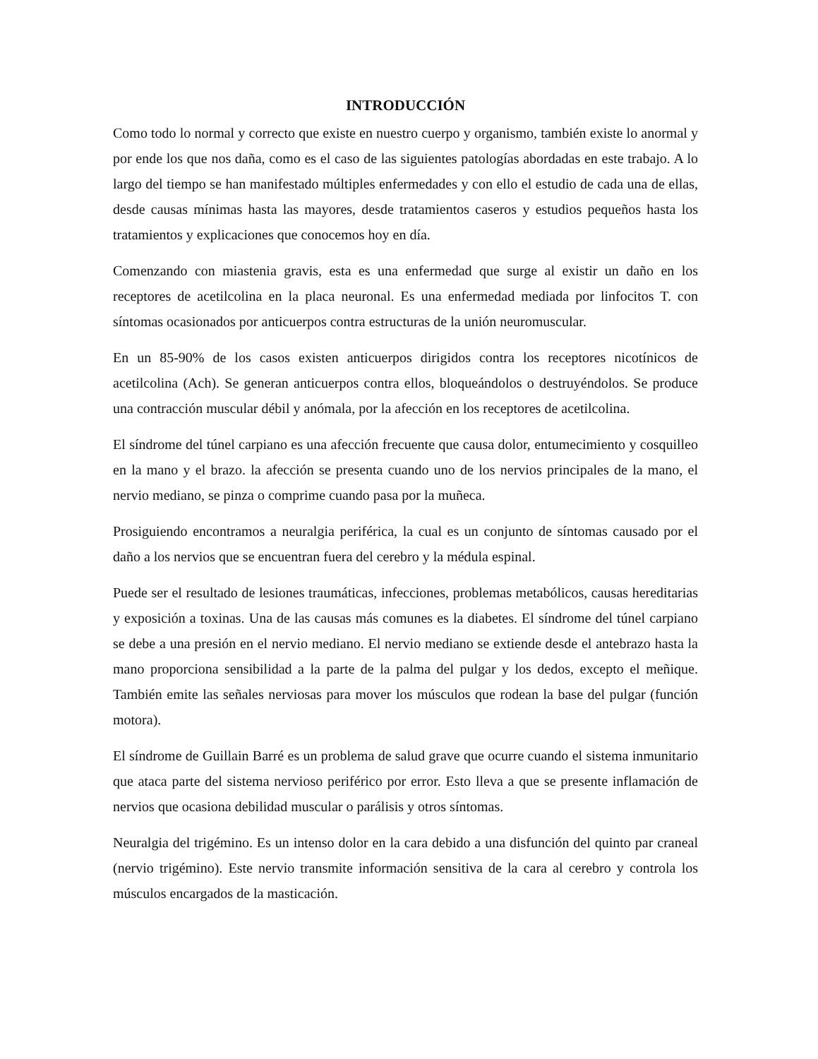INTRODUCCIÓN
Como todo lo normal y correcto que existe en nuestro cuerpo y organismo, también existe lo anormal y por ende los que nos daña, como es el caso de las siguientes patologías abordadas en este trabajo. A lo largo del tiempo se han manifestado múltiples enfermedades y con ello el estudio de cada una de ellas, desde causas mínimas hasta las mayores, desde tratamientos caseros y estudios pequeños hasta los tratamientos y explicaciones que conocemos hoy en día.
Comenzando con miastenia gravis, esta es una enfermedad que surge al existir un daño en los receptores de acetilcolina en la placa neuronal. Es una enfermedad mediada por linfocitos T. con síntomas ocasionados por anticuerpos contra estructuras de la unión neuromuscular.
En un 85-90% de los casos existen anticuerpos dirigidos contra los receptores nicotínicos de acetilcolina (Ach). Se generan anticuerpos contra ellos, bloqueándolos o destruyéndolos. Se produce una contracción muscular débil y anómala, por la afección en los receptores de acetilcolina.
El síndrome del túnel carpiano es una afección frecuente que causa dolor, entumecimiento y cosquilleo en la mano y el brazo. la afección se presenta cuando uno de los nervios principales de la mano, el nervio mediano, se pinza o comprime cuando pasa por la muñeca.
Prosiguiendo encontramos a neuralgia periférica, la cual es un conjunto de síntomas causado por el daño a los nervios que se encuentran fuera del cerebro y la médula espinal.
Puede ser el resultado de lesiones traumáticas, infecciones, problemas metabólicos, causas hereditarias y exposición a toxinas. Una de las causas más comunes es la diabetes. El síndrome del túnel carpiano se debe a una presión en el nervio mediano. El nervio mediano se extiende desde el antebrazo hasta la mano proporciona sensibilidad a la parte de la palma del pulgar y los dedos, excepto el meñique. También emite las señales nerviosas para mover los músculos que rodean la base del pulgar (función motora).
El síndrome de Guillain Barré es un problema de salud grave que ocurre cuando el sistema inmunitario que ataca parte del sistema nervioso periférico por error. Esto lleva a que se presente inflamación de nervios que ocasiona debilidad muscular o parálisis y otros síntomas.
Neuralgia del trigémino. Es un intenso dolor en la cara debido a una disfunción del quinto par craneal (nervio trigémino). Este nervio transmite información sensitiva de la cara al cerebro y controla los músculos encargados de la masticación.